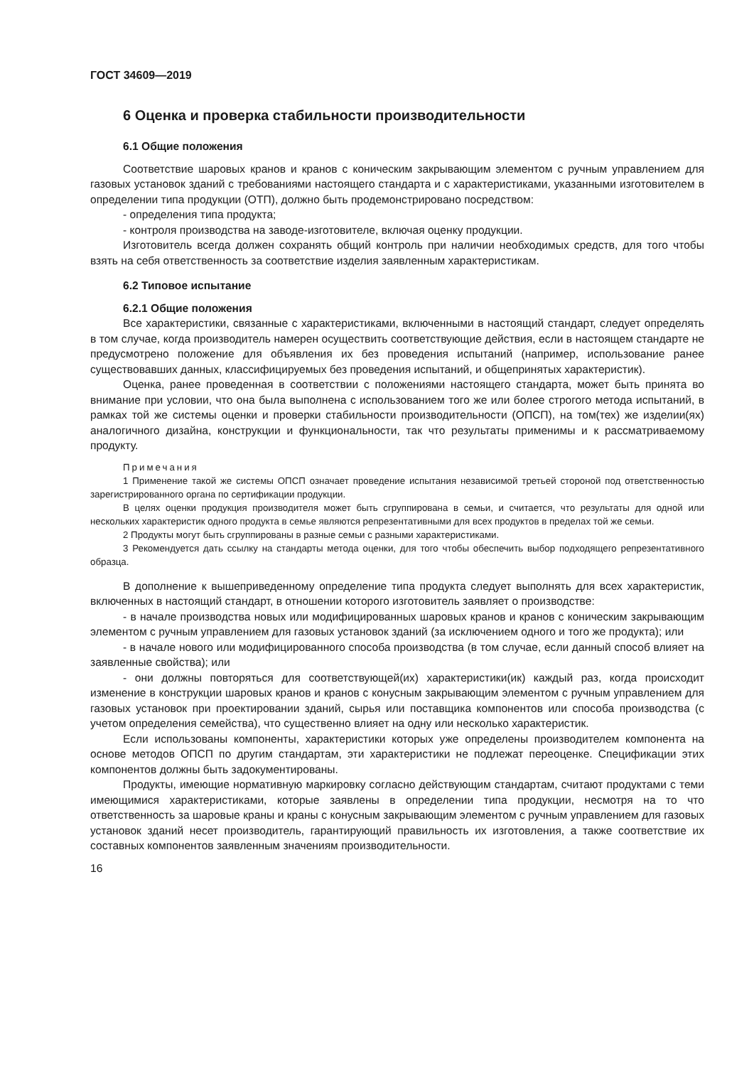ГОСТ 34609—2019
6 Оценка и проверка стабильности производительности
6.1 Общие положения
Соответствие шаровых кранов и кранов с коническим закрывающим элементом с ручным управлением для газовых установок зданий с требованиями настоящего стандарта и с характеристиками, указанными изготовителем в определении типа продукции (ОТП), должно быть продемонстрировано посредством:
- определения типа продукта;
- контроля производства на заводе-изготовителе, включая оценку продукции.
Изготовитель всегда должен сохранять общий контроль при наличии необходимых средств, для того чтобы взять на себя ответственность за соответствие изделия заявленным характеристикам.
6.2 Типовое испытание
6.2.1 Общие положения
Все характеристики, связанные с характеристиками, включенными в настоящий стандарт, следует определять в том случае, когда производитель намерен осуществить соответствующие действия, если в настоящем стандарте не предусмотрено положение для объявления их без проведения испытаний (например, использование ранее существовавших данных, классифицируемых без проведения испытаний, и общепринятых характеристик).
Оценка, ранее проведенная в соответствии с положениями настоящего стандарта, может быть принята во внимание при условии, что она была выполнена с использованием того же или более строгого метода испытаний, в рамках той же системы оценки и проверки стабильности производительности (ОПСП), на том(тех) же изделии(ях) аналогичного дизайна, конструкции и функциональности, так что результаты применимы и к рассматриваемому продукту.
Примечания
1 Применение такой же системы ОПСП означает проведение испытания независимой третьей стороной под ответственностью зарегистрированного органа по сертификации продукции.
В целях оценки продукция производителя может быть сгруппирована в семьи, и считается, что результаты для одной или нескольких характеристик одного продукта в семье являются репрезентативными для всех продуктов в пределах той же семьи.
2 Продукты могут быть сгруппированы в разные семьи с разными характеристиками.
3 Рекомендуется дать ссылку на стандарты метода оценки, для того чтобы обеспечить выбор подходящего репрезентативного образца.
В дополнение к вышеприведенному определение типа продукта следует выполнять для всех характеристик, включенных в настоящий стандарт, в отношении которого изготовитель заявляет о производстве:
- в начале производства новых или модифицированных шаровых кранов и кранов с коническим закрывающим элементом с ручным управлением для газовых установок зданий (за исключением одного и того же продукта); или
- в начале нового или модифицированного способа производства (в том случае, если данный способ влияет на заявленные свойства); или
- они должны повторяться для соответствующей(их) характеристики(ик) каждый раз, когда происходит изменение в конструкции шаровых кранов и кранов с конусным закрывающим элементом с ручным управлением для газовых установок при проектировании зданий, сырья или поставщика компонентов или способа производства (с учетом определения семейства), что существенно влияет на одну или несколько характеристик.
Если использованы компоненты, характеристики которых уже определены производителем компонента на основе методов ОПСП по другим стандартам, эти характеристики не подлежат переоценке. Спецификации этих компонентов должны быть задокументированы.
Продукты, имеющие нормативную маркировку согласно действующим стандартам, считают продуктами с теми имеющимися характеристиками, которые заявлены в определении типа продукции, несмотря на то что ответственность за шаровые краны и краны с конусным закрывающим элементом с ручным управлением для газовых установок зданий несет производитель, гарантирующий правильность их изготовления, а также соответствие их составных компонентов заявленным значениям производительности.
16